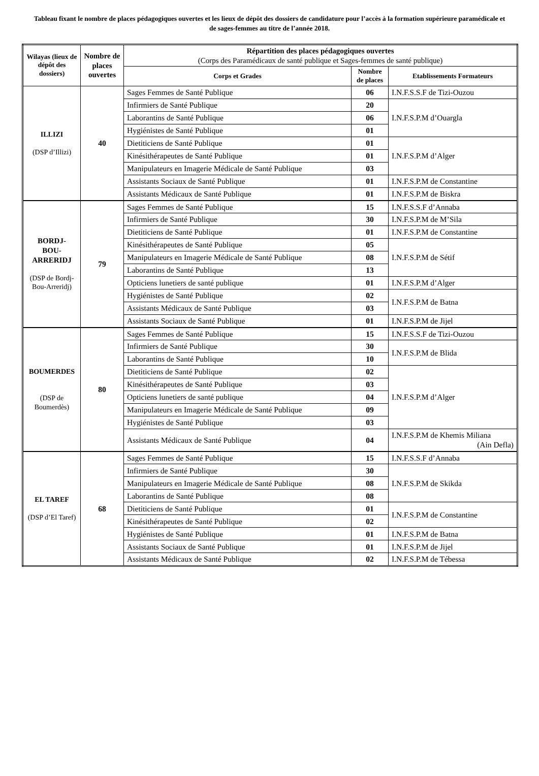Tableau fixant le nombre de places pédagogiques ouvertes et les lieux de dépôt des dossiers de candidature pour l’accès à la formation supérieure paramédicale et de sages-femmes au titre de l’année 2018.
| Wilayas (lieux de dépôt des dossiers) | Nombre de places ouvertes | Répartition des places pédagogiques ouvertes (Corps des Paramédicaux de santé publique et Sages-femmes de santé publique) | | |
| --- | --- | --- | --- | --- |
| | | Corps et Grades | Nombre de places | Etablissements Formateurs |
| ILLIZI (DSP d’Illizi) | 40 | Sages Femmes de Santé Publique | 06 | I.N.F.S.S.F de Tizi-Ouzou |
| | | Infirmiers de Santé Publique | 20 | I.N.F.S.P.M d’Ouargla |
| | | Laborantins de Santé Publique | 06 | |
| | | Hygiénistes de Santé Publique | 01 | |
| | | Dietiticiens de Santé Publique | 01 | I.N.F.S.P.M d’Alger |
| | | Kinésithérapeutes de Santé Publique | 01 | |
| | | Manipulateurs en Imagerie Médicale de Santé Publique | 03 | |
| | | Assistants Sociaux de Santé Publique | 01 | I.N.F.S.P.M de Constantine |
| | | Assistants Médicaux de Santé Publique | 01 | I.N.F.S.P.M de Biskra |
| BORDJ- BOU- ARRERIDJ (DSP de Bordj-Bou-Arreridj) | 79 | Sages Femmes de Santé Publique | 15 | I.N.F.S.S.F d’Annaba |
| | | Infirmiers de Santé Publique | 30 | I.N.F.S.P.M de M’Sila |
| | | Dietiticiens de Santé Publique | 01 | I.N.F.S.P.M de Constantine |
| | | Kinésithérapeutes de Santé Publique | 05 | I.N.F.S.P.M de Sétif |
| | | Manipulateurs en Imagerie Médicale de Santé Publique | 08 | |
| | | Laborantins de Santé Publique | 13 | |
| | | Opticiens lunetiers de santé publique | 01 | I.N.F.S.P.M d’Alger |
| | | Hygiénistes de Santé Publique | 02 | I.N.F.S.P.M de Batna |
| | | Assistants Médicaux de Santé Publique | 03 | |
| | | Assistants Sociaux de Santé Publique | 01 | I.N.F.S.P.M de Jijel |
| BOUMERDES (DSP de Boumerdès) | 80 | Sages Femmes de Santé Publique | 15 | I.N.F.S.S.F de Tizi-Ouzou |
| | | Infirmiers de Santé Publique | 30 | I.N.F.S.P.M de Blida |
| | | Laborantins de Santé Publique | 10 | |
| | | Dietiticiens de Santé Publique | 02 | I.N.F.S.P.M d’Alger |
| | | Kinésithérapeutes de Santé Publique | 03 | |
| | | Opticiens lunetiers de santé publique | 04 | |
| | | Manipulateurs en Imagerie Médicale de Santé Publique | 09 | |
| | | Hygiénistes de Santé Publique | 03 | |
| | | Assistants Médicaux de Santé Publique | 04 | I.N.F.S.P.M de Khemis Miliana (Ain Defla) |
| EL TAREF (DSP d’El Taref) | 68 | Sages Femmes de Santé Publique | 15 | I.N.F.S.S.F d’Annaba |
| | | Infirmiers de Santé Publique | 30 | I.N.F.S.P.M de Skikda |
| | | Manipulateurs en Imagerie Médicale de Santé Publique | 08 | |
| | | Laborantins de Santé Publique | 08 | |
| | | Dietiticiens de Santé Publique | 01 | I.N.F.S.P.M de Constantine |
| | | Kinésithérapeutes de Santé Publique | 02 | |
| | | Hygiénistes de Santé Publique | 01 | I.N.F.S.P.M de Batna |
| | | Assistants Sociaux de Santé Publique | 01 | I.N.F.S.P.M de Jijel |
| | | Assistants Médicaux de Santé Publique | 02 | I.N.F.S.P.M de Tébessa |